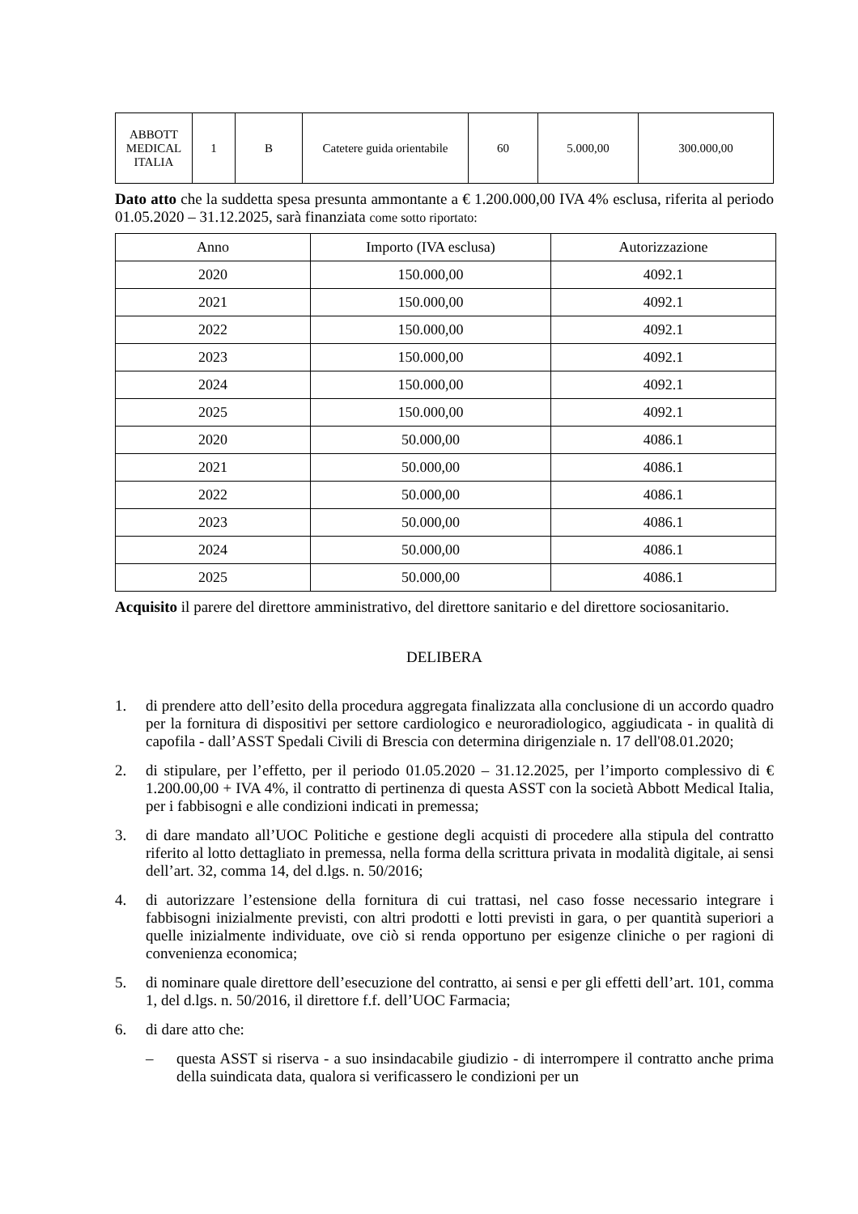| ABBOTT MEDICAL ITALIA | 1 | B | Catetere guida orientabile | 60 | 5.000,00 | 300.000,00 |
Dato atto che la suddetta spesa presunta ammontante a € 1.200.000,00 IVA 4% esclusa, riferita al periodo 01.05.2020 – 31.12.2025, sarà finanziata come sotto riportato:
| Anno | Importo (IVA esclusa) | Autorizzazione |
| --- | --- | --- |
| 2020 | 150.000,00 | 4092.1 |
| 2021 | 150.000,00 | 4092.1 |
| 2022 | 150.000,00 | 4092.1 |
| 2023 | 150.000,00 | 4092.1 |
| 2024 | 150.000,00 | 4092.1 |
| 2025 | 150.000,00 | 4092.1 |
| 2020 | 50.000,00 | 4086.1 |
| 2021 | 50.000,00 | 4086.1 |
| 2022 | 50.000,00 | 4086.1 |
| 2023 | 50.000,00 | 4086.1 |
| 2024 | 50.000,00 | 4086.1 |
| 2025 | 50.000,00 | 4086.1 |
Acquisito il parere del direttore amministrativo, del direttore sanitario e del direttore sociosanitario.
DELIBERA
1. di prendere atto dell’esito della procedura aggregata finalizzata alla conclusione di un accordo quadro per la fornitura di dispositivi per settore cardiologico e neuroradiologico, aggiudicata - in qualità di capofila - dall’ASST Spedali Civili di Brescia con determina dirigenziale n. 17 dell'08.01.2020;
2. di stipulare, per l’effetto, per il periodo 01.05.2020 – 31.12.2025, per l’importo complessivo di € 1.200.00,00 + IVA 4%, il contratto di pertinenza di questa ASST con la società Abbott Medical Italia, per i fabbisogni e alle condizioni indicati in premessa;
3. di dare mandato all’UOC Politiche e gestione degli acquisti di procedere alla stipula del contratto riferito al lotto dettagliato in premessa, nella forma della scrittura privata in modalità digitale, ai sensi dell’art. 32, comma 14, del d.lgs. n. 50/2016;
4. di autorizzare l’estensione della fornitura di cui trattasi, nel caso fosse necessario integrare i fabbisogni inizialmente previsti, con altri prodotti e lotti previsti in gara, o per quantità superiori a quelle inizialmente individuate, ove ciò si renda opportuno per esigenze cliniche o per ragioni di convenienza economica;
5. di nominare quale direttore dell’esecuzione del contratto, ai sensi e per gli effetti dell’art. 101, comma 1, del d.lgs. n. 50/2016, il direttore f.f. dell’UOC Farmacia;
6. di dare atto che:
– questa ASST si riserva - a suo insindacabile giudizio - di interrompere il contratto anche prima della suindicata data, qualora si verificassero le condizioni per un